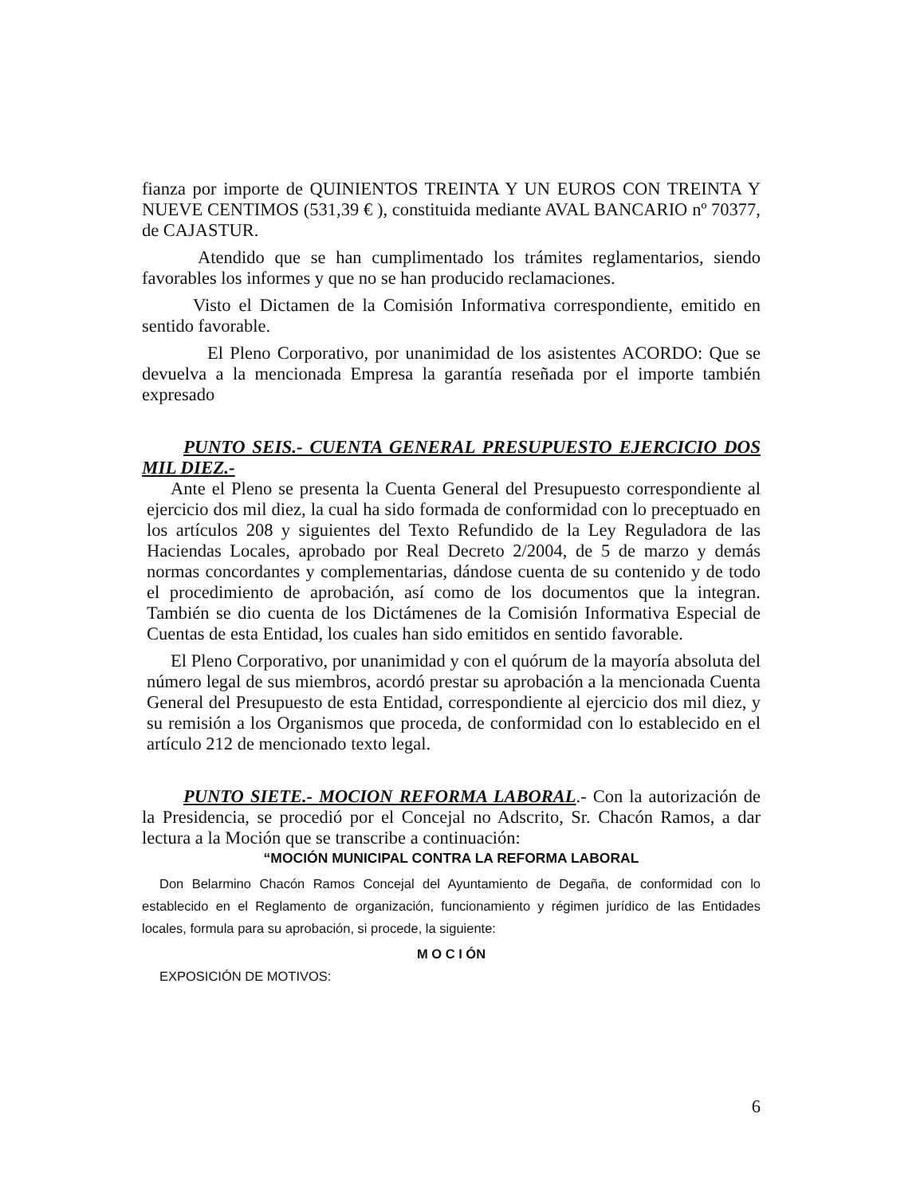fianza por importe de QUINIENTOS TREINTA Y UN EUROS CON TREINTA Y NUEVE CENTIMOS (531,39 € ), constituida mediante AVAL BANCARIO nº 70377, de CAJASTUR.
Atendido que se han cumplimentado los trámites reglamentarios, siendo favorables los informes y que no se han producido reclamaciones.
Visto el Dictamen de la Comisión Informativa correspondiente, emitido en sentido favorable.
El Pleno Corporativo, por unanimidad de los asistentes ACORDO: Que se devuelva a la mencionada Empresa la garantía reseñada por el importe también expresado
PUNTO SEIS.- CUENTA GENERAL PRESUPUESTO EJERCICIO DOS MIL DIEZ.-
Ante el Pleno se presenta la Cuenta General del Presupuesto correspondiente al ejercicio dos mil diez, la cual ha sido formada de conformidad con lo preceptuado en los artículos 208 y siguientes del Texto Refundido de la Ley Reguladora de las Haciendas Locales, aprobado por Real Decreto 2/2004, de 5 de marzo y demás normas concordantes y complementarias, dándose cuenta de su contenido y de todo el procedimiento de aprobación, así como de los documentos que la integran. También se dio cuenta de los Dictámenes de la Comisión Informativa Especial de Cuentas de esta Entidad, los cuales han sido emitidos en sentido favorable.
El Pleno Corporativo, por unanimidad y con el quórum de la mayoría absoluta del número legal de sus miembros, acordó prestar su aprobación a la mencionada Cuenta General del Presupuesto de esta Entidad, correspondiente al ejercicio dos mil diez, y su remisión a los Organismos que proceda, de conformidad con lo establecido en el artículo 212 de mencionado texto legal.
PUNTO SIETE.- MOCION REFORMA LABORAL.- Con la autorización de la Presidencia, se procedió por el Concejal no Adscrito, Sr. Chacón Ramos, a dar lectura a la Moción que se transcribe a continuación:
“MOCIÓN MUNICIPAL CONTRA LA REFORMA LABORAL
Don Belarmino Chacón Ramos Concejal del Ayuntamiento de Degaña, de conformidad con lo establecido en el Reglamento de organización, funcionamiento y régimen jurídico de las Entidades locales, formula para su aprobación, si procede, la siguiente:
M O C I ÓN
EXPOSICIÓN DE MOTIVOS:
6